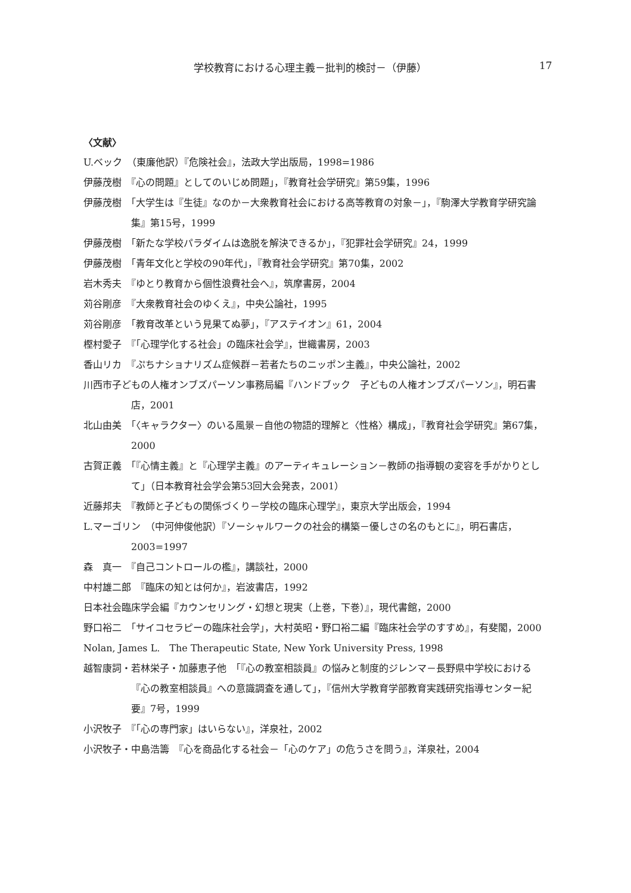学校教育における心理主義－批判的検討－（伊藤） 17
〈文献〉
U.ベック　（東廉他訳）『危険社会』，法政大学出版局，1998=1986
伊藤茂樹　『心の問題』としてのいじめ問題」，『教育社会学研究』第59集，1996
伊藤茂樹　「大学生は『生徒』なのか－大衆教育社会における高等教育の対象－」，『駒澤大学教育学研究論集』第15号，1999
伊藤茂樹　「新たな学校パラダイムは逸脱を解決できるか」，『犯罪社会学研究』24，1999
伊藤茂樹　「青年文化と学校の90年代」，『教育社会学研究』第70集，2002
岩木秀夫　『ゆとり教育から個性浪費社会へ』，筑摩書房，2004
苅谷剛彦　『大衆教育社会のゆくえ』，中央公論社，1995
苅谷剛彦　「教育改革という見果てぬ夢」，『アステイオン』61，2004
樫村愛子　『「心理学化する社会」の臨床社会学』，世織書房，2003
香山リカ　『ぷちナショナリズム症候群－若者たちのニッポン主義』，中央公論社，2002
川西市子どもの人権オンブズパーソン事務局編『ハンドブック　子どもの人権オンブズパーソン』，明石書店，2001
北山由美　「〈キャラクター〉のいる風景－自他の物語的理解と〈性格〉構成」，『教育社会学研究』第67集，2000
古賀正義　「『心情主義』と『心理学主義』のアーティキュレーション－教師の指導観の変容を手がかりとして」（日本教育社会学会第53回大会発表，2001）
近藤邦夫　『教師と子どもの関係づくり－学校の臨床心理学』，東京大学出版会，1994
L.マーゴリン　（中河伸俊他訳）『ソーシャルワークの社会的構築－優しさの名のもとに』，明石書店，2003=1997
森　真一　『自己コントロールの檻』，講談社，2000
中村雄二郎　『臨床の知とは何か』，岩波書店，1992
日本社会臨床学会編『カウンセリング・幻想と現実（上巻，下巻）』，現代書館，2000
野口裕二　「サイコセラピーの臨床社会学」，大村英昭・野口裕二編『臨床社会学のすすめ』，有斐閣，2000
Nolan, James L.　The Therapeutic State, New York University Press, 1998
越智康詞・若林栄子・加藤恵子他　「『心の教室相談員』の悩みと制度的ジレンマ－長野県中学校における『心の教室相談員』への意識調査を通して」，『信州大学教育学部教育実践研究指導センター紀要』7号，1999
小沢牧子　『「心の専門家」はいらない』，洋泉社，2002
小沢牧子・中島浩籌　『心を商品化する社会－「心のケア」の危うさを問う』，洋泉社，2004